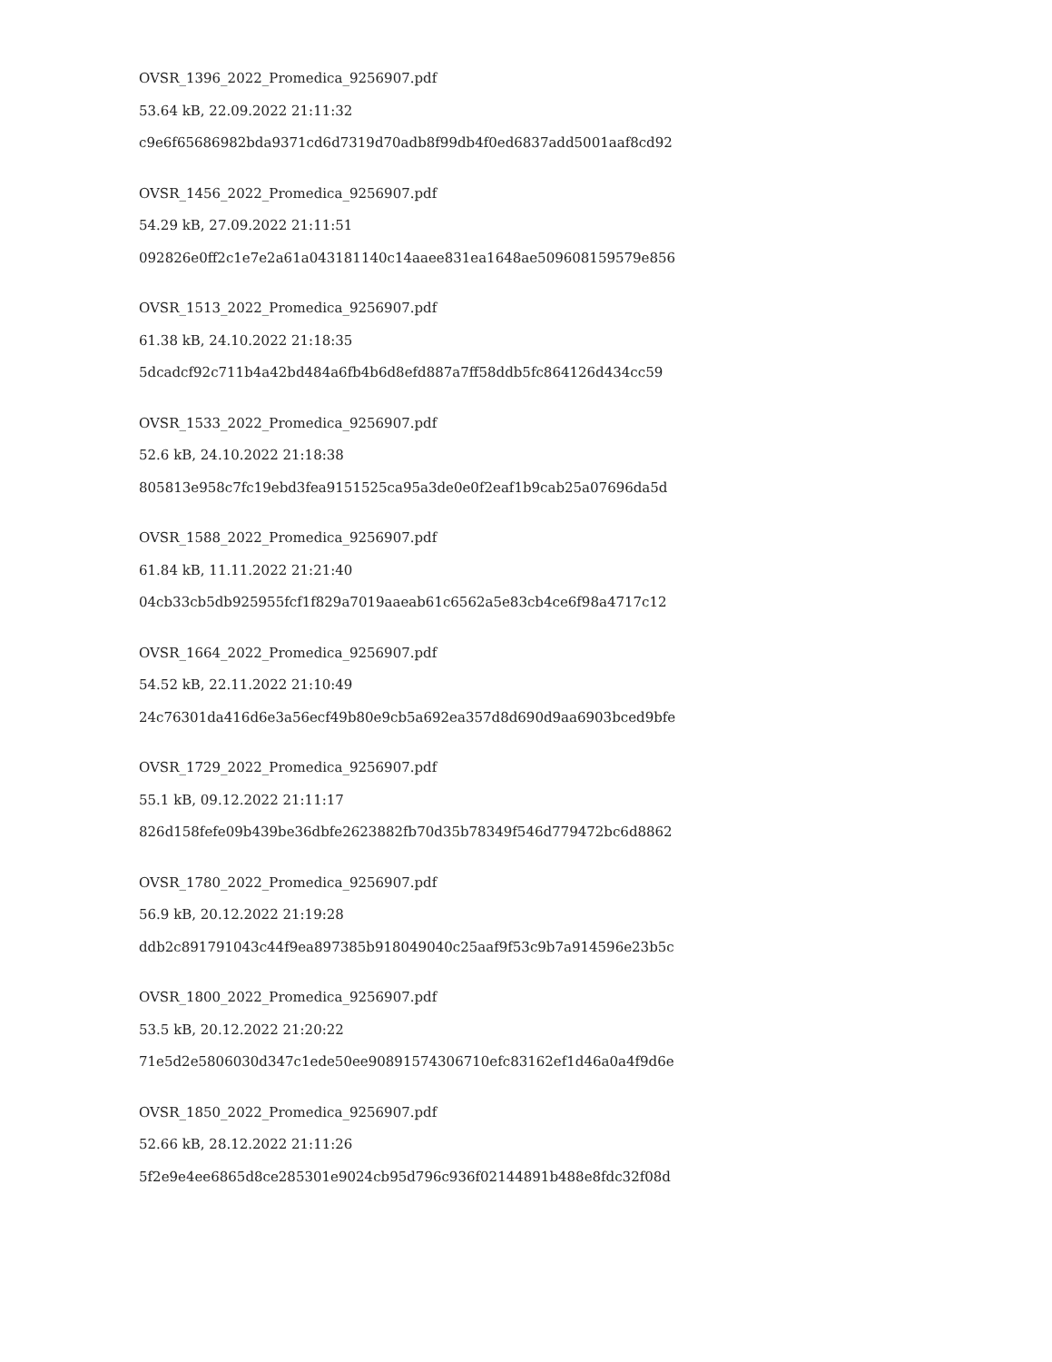OVSR_1396_2022_Promedica_9256907.pdf
53.64 kB, 22.09.2022 21:11:32
c9e6f65686982bda9371cd6d7319d70adb8f99db4f0ed6837add5001aaf8cd92
OVSR_1456_2022_Promedica_9256907.pdf
54.29 kB, 27.09.2022 21:11:51
092826e0ff2c1e7e2a61a043181140c14aaee831ea1648ae509608159579e856
OVSR_1513_2022_Promedica_9256907.pdf
61.38 kB, 24.10.2022 21:18:35
5dcadcf92c711b4a42bd484a6fb4b6d8efd887a7ff58ddb5fc864126d434cc59
OVSR_1533_2022_Promedica_9256907.pdf
52.6 kB, 24.10.2022 21:18:38
805813e958c7fc19ebd3fea9151525ca95a3de0e0f2eaf1b9cab25a07696da5d
OVSR_1588_2022_Promedica_9256907.pdf
61.84 kB, 11.11.2022 21:21:40
04cb33cb5db925955fcf1f829a7019aaeab61c6562a5e83cb4ce6f98a4717c12
OVSR_1664_2022_Promedica_9256907.pdf
54.52 kB, 22.11.2022 21:10:49
24c76301da416d6e3a56ecf49b80e9cb5a692ea357d8d690d9aa6903bced9bfe
OVSR_1729_2022_Promedica_9256907.pdf
55.1 kB, 09.12.2022 21:11:17
826d158fefe09b439be36dbfe2623882fb70d35b78349f546d779472bc6d8862
OVSR_1780_2022_Promedica_9256907.pdf
56.9 kB, 20.12.2022 21:19:28
ddb2c891791043c44f9ea897385b918049040c25aaf9f53c9b7a914596e23b5c
OVSR_1800_2022_Promedica_9256907.pdf
53.5 kB, 20.12.2022 21:20:22
71e5d2e5806030d347c1ede50ee90891574306710efc83162ef1d46a0a4f9d6e
OVSR_1850_2022_Promedica_9256907.pdf
52.66 kB, 28.12.2022 21:11:26
5f2e9e4ee6865d8ce285301e9024cb95d796c936f02144891b488e8fdc32f08d